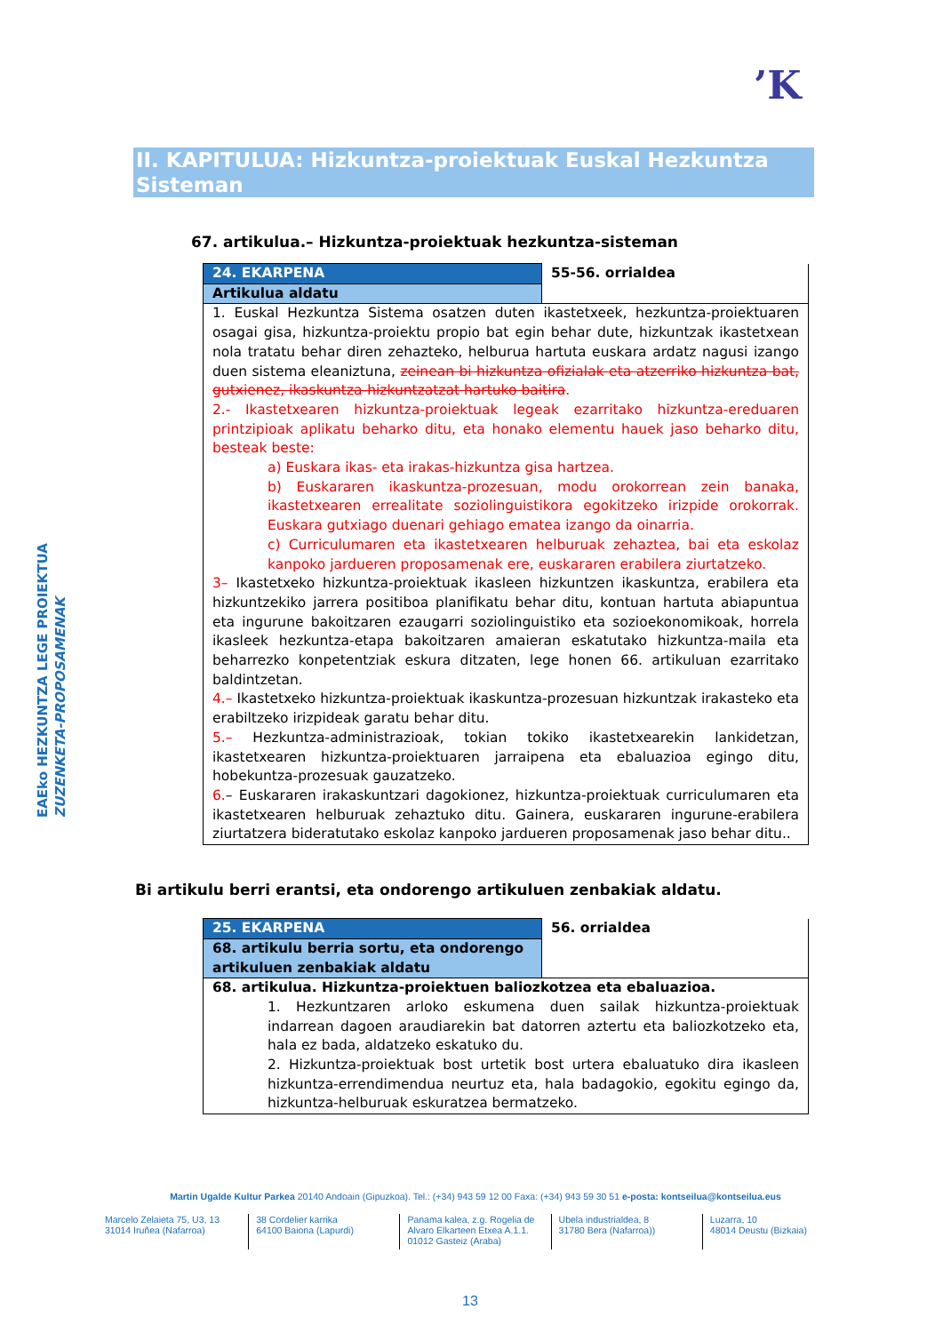’K
EAEko HEZKUNTZA LEGE PROIEKTUA
ZUZENKETA-PROPOSAMENAK
II. KAPITULUA: Hizkuntza-proiektuak Euskal Hezkuntza Sisteman
67. artikulua.– Hizkuntza-proiektuak hezkuntza-sisteman
| 24. EKARPENA | 55-56. orrialdea |
| Artikulua aldatu | |
| 1. Euskal Hezkuntza Sistema osatzen duten ikastetxeek, hezkuntza-proiektuaren osagai gisa, hizkuntza-proiektu propio bat egin behar dute, hizkuntzak ikastetxean nola tratatu behar diren zehazteko, helburua hartuta euskara ardatz nagusi izango duen sistema eleaniztuna, zeinean bi hizkuntza ofizialak eta atzerriko hizkuntza bat, gutxienez, ikaskuntza-hizkuntzatzat hartuko baitira . 2.- Ikastetxearen hizkuntza-proiektuak legeak ezarritako hizkuntza-ereduaren printzipioak aplikatu beharko ditu, eta honako elementu hauek jaso beharko ditu, besteak beste: a) Euskara ikas- eta irakas-hizkuntza gisa hartzea. b) Euskararen ikaskuntza-prozesuan, modu orokorrean zein banaka, ikastetxearen errealitate soziolinguistikora egokitzeko irizpide orokorrak. Euskara gutxiago duenari gehiago ematea izango da oinarria. c) Curriculumaren eta ikastetxearen helburuak zehaztea, bai eta eskolaz kanpoko jardueren proposamenak ere, euskararen erabilera ziurtatzeko. 3– Ikastetxeko hizkuntza-proiektuak ikasleen hizkuntzen ikaskuntza, erabilera eta hizkuntzekiko jarrera positiboa planifikatu behar ditu, kontuan hartuta abiapuntua eta ingurune bakoitzaren ezaugarri soziolinguistiko eta sozioekonomikoak, horrela ikasleek hezkuntza-etapa bakoitzaren amaieran eskatutako hizkuntza-maila eta beharrezko konpetentziak eskura ditzaten, lege honen 66. artikuluan ezarritako baldintzetan. 4.– Ikastetxeko hizkuntza-proiektuak ikaskuntza-prozesuan hizkuntzak irakasteko eta erabiltzeko irizpideak garatu behar ditu. 5.– Hezkuntza-administrazioak, tokian tokiko ikastetxearekin lankidetzan, ikastetxearen hizkuntza-proiektuaren jarraipena eta ebaluazioa egingo ditu, hobekuntza-prozesuak gauzatzeko. 6. – Euskararen irakaskuntzari dagokionez, hizkuntza-proiektuak curriculumaren eta ikastetxearen helburuak zehaztuko ditu. Gainera, euskararen ingurune-erabilera ziurtatzera bideratutako eskolaz kanpoko jardueren proposamenak jaso behar ditu.. | |
Bi artikulu berri erantsi, eta ondorengo artikuluen zenbakiak aldatu.
| 25. EKARPENA | 56. orrialdea |
| 68. artikulu berria sortu, eta ondorengo artikuluen zenbakiak aldatu | |
| 68. artikulua. Hizkuntza-proiektuen baliozkotzea eta ebaluazioa. 1. Hezkuntzaren arloko eskumena duen sailak hizkuntza-proiektuak indarrean dagoen araudiarekin bat datorren aztertu eta baliozkotzeko eta, hala ez bada, aldatzeko eskatuko du. 2. Hizkuntza-proiektuak bost urtetik bost urtera ebaluatuko dira ikasleen hizkuntza-errendimendua neurtuz eta, hala badagokio, egokitu egingo da, hizkuntza-helburuak eskuratzea bermatzeko. | |
Martin Ugalde Kultur Parkea 20140 Andoain (Gipuzkoa). Tel.: (+34) 943 59 12 00 Faxa: (+34) 943 59 30 51 e-posta: kontseilua@kontseilua.eus
Marcelo Zelaieta 75, U3, 13
31014 Iruñea (Nafarroa)
38 Cordelier karrika
64100 Baiona (Lapurdi)
Panama kalea, z.g. Rogelia de Alvaro Elkarteen Etxea A.1.1.
01012 Gasteiz (Araba)
Ubela industrialdea, 8
31780 Bera (Nafarroa))
Luzarra, 10
48014 Deustu (Bizkaia)
13